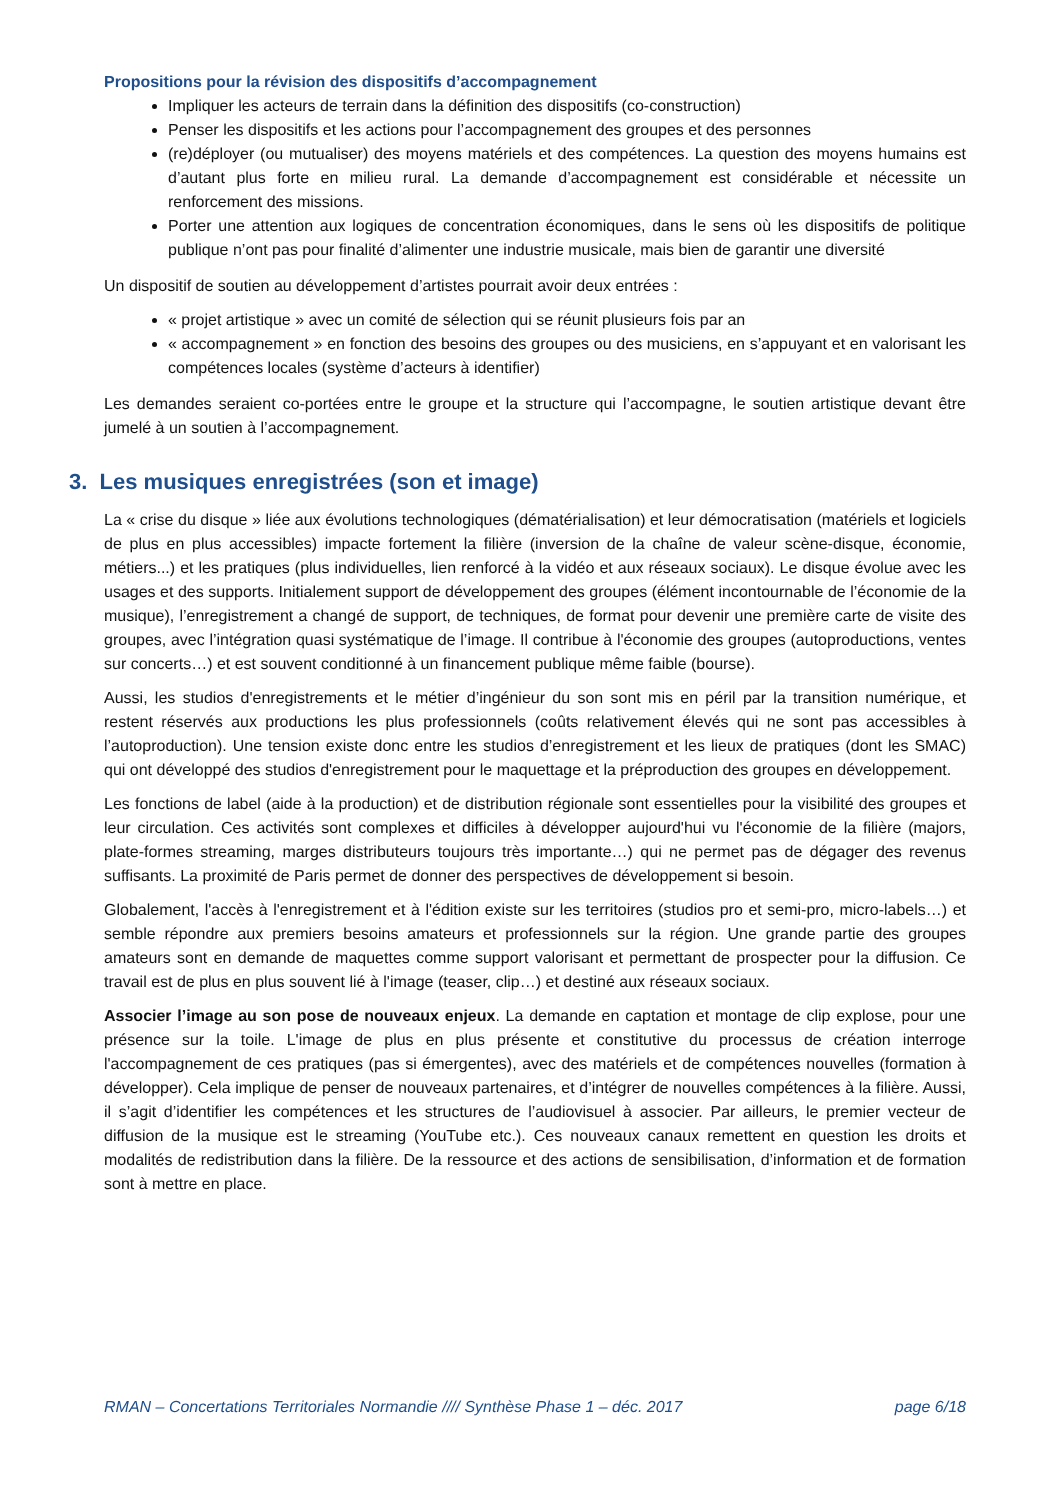Propositions pour la révision des dispositifs d’accompagnement
Impliquer les acteurs de terrain dans la définition des dispositifs (co-construction)
Penser les dispositifs et les actions pour l’accompagnement des groupes et des personnes
(re)déployer (ou mutualiser) des moyens matériels et des compétences. La question des moyens humains est d’autant plus forte en milieu rural. La demande d’accompagnement est considérable et nécessite un renforcement des missions.
Porter une attention aux logiques de concentration économiques, dans le sens où les dispositifs de politique publique n’ont pas pour finalité d’alimenter une industrie musicale, mais bien de garantir une diversité
Un dispositif de soutien au développement d’artistes pourrait avoir deux entrées :
« projet artistique » avec un comité de sélection qui se réunit plusieurs fois par an
« accompagnement » en fonction des besoins des groupes ou des musiciens, en s’appuyant et en valorisant les compétences locales (système d’acteurs à identifier)
Les demandes seraient co-portées entre le groupe et la structure qui l’accompagne, le soutien artistique devant être jumelé à un soutien à l’accompagnement.
3. Les musiques enregistrées (son et image)
La « crise du disque » liée aux évolutions technologiques (dématérialisation) et leur démocratisation (matériels et logiciels de plus en plus accessibles) impacte fortement la filière (inversion de la chaîne de valeur scène-disque, économie, métiers...) et les pratiques (plus individuelles, lien renforcé à la vidéo et aux réseaux sociaux). Le disque évolue avec les usages et des supports. Initialement support de développement des groupes (élément incontournable de l’économie de la musique), l’enregistrement a changé de support, de techniques, de format pour devenir une première carte de visite des groupes, avec l’intégration quasi systématique de l’image. Il contribue à l'économie des groupes (autoproductions, ventes sur concerts…) et est souvent conditionné à un financement publique même faible (bourse).
Aussi, les studios d'enregistrements et le métier d’ingénieur du son sont mis en péril par la transition numérique, et restent réservés aux productions les plus professionnels (coûts relativement élevés qui ne sont pas accessibles à l’autoproduction). Une tension existe donc entre les studios d’enregistrement et les lieux de pratiques (dont les SMAC) qui ont développé des studios d'enregistrement pour le maquettage et la préproduction des groupes en développement.
Les fonctions de label (aide à la production) et de distribution régionale sont essentielles pour la visibilité des groupes et leur circulation. Ces activités sont complexes et difficiles à développer aujourd'hui vu l'économie de la filière (majors, plate-formes streaming, marges distributeurs toujours très importante…) qui ne permet pas de dégager des revenus suffisants. La proximité de Paris permet de donner des perspectives de développement si besoin.
Globalement, l'accès à l'enregistrement et à l'édition existe sur les territoires (studios pro et semi-pro, micro-labels…) et semble répondre aux premiers besoins amateurs et professionnels sur la région. Une grande partie des groupes amateurs sont en demande de maquettes comme support valorisant et permettant de prospecter pour la diffusion. Ce travail est de plus en plus souvent lié à l'image (teaser, clip…) et destiné aux réseaux sociaux.
Associer l’image au son pose de nouveaux enjeux. La demande en captation et montage de clip explose, pour une présence sur la toile. L'image de plus en plus présente et constitutive du processus de création interroge l'accompagnement de ces pratiques (pas si émergentes), avec des matériels et de compétences nouvelles (formation à développer). Cela implique de penser de nouveaux partenaires, et d’intégrer de nouvelles compétences à la filière. Aussi, il s’agit d’identifier les compétences et les structures de l’audiovisuel à associer. Par ailleurs, le premier vecteur de diffusion de la musique est le streaming (YouTube etc.). Ces nouveaux canaux remettent en question les droits et modalités de redistribution dans la filière. De la ressource et des actions de sensibilisation, d’information et de formation sont à mettre en place.
RMAN – Concertations Territoriales Normandie //// Synthèse Phase 1 – déc. 2017 page 6/18